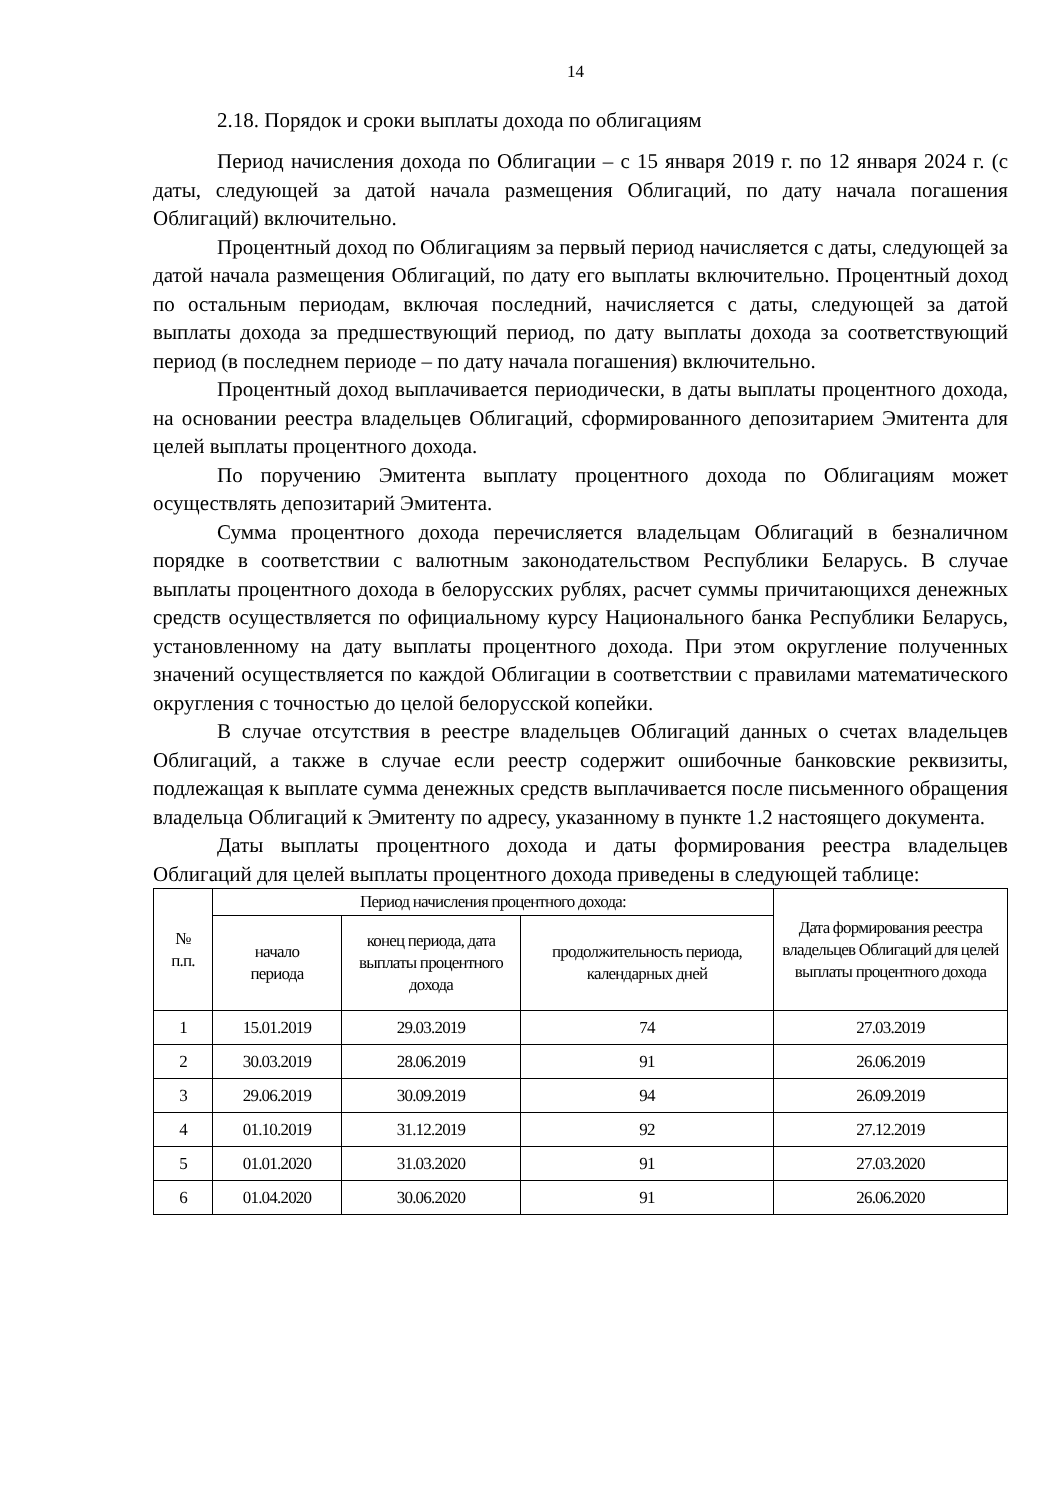14
2.18. Порядок и сроки выплаты дохода по облигациям
Период начисления дохода по Облигации – с 15 января 2019 г. по 12 января 2024 г. (с даты, следующей за датой начала размещения Облигаций, по дату начала погашения Облигаций) включительно.
Процентный доход по Облигациям за первый период начисляется с даты, следующей за датой начала размещения Облигаций, по дату его выплаты включительно. Процентный доход по остальным периодам, включая последний, начисляется с даты, следующей за датой выплаты дохода за предшествующий период, по дату выплаты дохода за соответствующий период (в последнем периоде – по дату начала погашения) включительно.
Процентный доход выплачивается периодически, в даты выплаты процентного дохода, на основании реестра владельцев Облигаций, сформированного депозитарием Эмитента для целей выплаты процентного дохода.
По поручению Эмитента выплату процентного дохода по Облигациям может осуществлять депозитарий Эмитента.
Сумма процентного дохода перечисляется владельцам Облигаций в безналичном порядке в соответствии с валютным законодательством Республики Беларусь. В случае выплаты процентного дохода в белорусских рублях, расчет суммы причитающихся денежных средств осуществляется по официальному курсу Национального банка Республики Беларусь, установленному на дату выплаты процентного дохода. При этом округление полученных значений осуществляется по каждой Облигации в соответствии с правилами математического округления с точностью до целой белорусской копейки.
В случае отсутствия в реестре владельцев Облигаций данных о счетах владельцев Облигаций, а также в случае если реестр содержит ошибочные банковские реквизиты, подлежащая к выплате сумма денежных средств выплачивается после письменного обращения владельца Облигаций к Эмитенту по адресу, указанному в пункте 1.2 настоящего документа.
Даты выплаты процентного дохода и даты формирования реестра владельцев Облигаций для целей выплаты процентного дохода приведены в следующей таблице:
| № п.п. | Период начисления процентного дохода: | | | Дата формирования реестра владельцев Облигаций для целей выплаты процентного дохода |
| --- | --- | --- | --- | --- |
| | начало периода | конец периода, дата выплаты процентного дохода | продолжительность периода, календарных дней | |
| 1 | 15.01.2019 | 29.03.2019 | 74 | 27.03.2019 |
| 2 | 30.03.2019 | 28.06.2019 | 91 | 26.06.2019 |
| 3 | 29.06.2019 | 30.09.2019 | 94 | 26.09.2019 |
| 4 | 01.10.2019 | 31.12.2019 | 92 | 27.12.2019 |
| 5 | 01.01.2020 | 31.03.2020 | 91 | 27.03.2020 |
| 6 | 01.04.2020 | 30.06.2020 | 91 | 26.06.2020 |